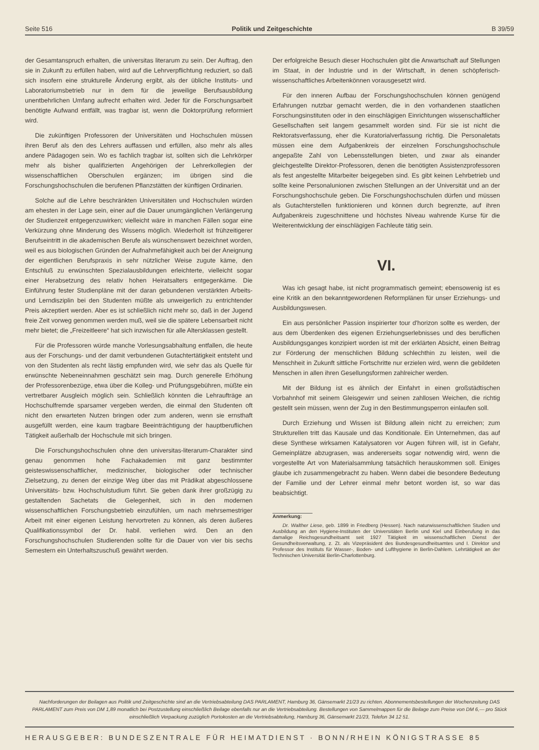Seite 516 Politik und Zeitgeschichte B 39/59
der Gesamtanspruch erhalten, die universitas literarum zu sein. Der Auftrag, den sie in Zukunft zu erfüllen haben, wird auf die Lehrverpflichtung reduziert, so daß sich insofern eine strukturelle Änderung ergibt, als der übliche Instituts- und Laboratoriumsbetrieb nur in dem für die jeweilige Berufsausbildung unentbehrlichen Umfang aufrecht erhalten wird. Jeder für die Forschungsarbeit benötigte Aufwand entfällt, was tragbar ist, wenn die Doktorprüfung reformiert wird.
Die zukünftigen Professoren der Universitäten und Hochschulen müssen ihren Beruf als den des Lehrers auffassen und erfüllen, also mehr als alles andere Pädagogen sein. Wo es fachlich tragbar ist, sollten sich die Lehrkörper mehr als bisher qualifizierten Angehörigen der Lehrerkollegien der wissenschaftlichen Oberschulen ergänzen; im übrigen sind die Forschungshochschulen die berufenen Pflanzstätten der künftigen Ordinarien.
Solche auf die Lehre beschränkten Universitäten und Hochschulen würden am ehesten in der Lage sein, einer auf die Dauer unumgänglichen Verlängerung der Studienzeit entgegenzuwirken; vielleicht wäre in manchen Fällen sogar eine Verkürzung ohne Minderung des Wissens möglich. Wiederholt ist frühzeitigerer Berufseintritt in die akademischen Berufe als wünschenswert bezeichnet worden, weil es aus biologischen Gründen der Aufnahmefähigkeit auch bei der Aneignung der eigentlichen Berufspraxis in sehr nützlicher Weise zugute käme, den Entschluß zu erwünschten Spezialausbildungen erleichterte, vielleicht sogar einer Herabsetzung des relativ hohen Heiratsalters entgegenkäme. Die Einführung fester Studienpläne mit der daran gebundenen verstärkten Arbeits- und Lerndisziplin bei den Studenten müßte als unweigerlich zu entrichtender Preis akzeptiert werden. Aber es ist schließlich nicht mehr so, daß in der Jugend freie Zeit vorweg genommen werden muß, weil sie die spätere Lebensarbeit nicht mehr bietet; die „Freizeitleere“ hat sich inzwischen für alle Altersklassen gestellt.
Für die Professoren würde manche Vorlesungsabhaltung entfallen, die heute aus der Forschungs- und der damit verbundenen Gutachtertätigkeit entsteht und von den Studenten als recht lästig empfunden wird, wie sehr das als Quelle für erwünschte Nebeneinnahmen geschätzt sein mag. Durch generelle Erhöhung der Professorenbezüge, etwa über die Kolleg- und Prüfungsgebühren, müßte ein vertretbarer Ausgleich möglich sein. Schließlich könnten die Lehraufträge an Hochschulfremde sparsamer vergeben werden, die einmal den Studenten oft nicht den erwarteten Nutzen bringen oder zum anderen, wenn sie ernsthaft ausgefüllt werden, eine kaum tragbare Beeinträchtigung der hauptberuflichen Tätigkeit außerhalb der Hochschule mit sich bringen.
Die Forschungshochschulen ohne den universitas-literarum-Charakter sind genau genommen hohe Fachakademien mit ganz bestimmter geisteswissenschaftlicher, medizinischer, biologischer oder technischer Zielsetzung, zu denen der einzige Weg über das mit Prädikat abgeschlossene Universitäts- bzw. Hochschulstudium führt. Sie geben dank ihrer großzügig zu gestaltenden Sachetats die Gelegenheit, sich in den modernen wissenschaftlichen Forschungsbetrieb einzufühlen, um nach mehrsemestriger Arbeit mit einer eigenen Leistung hervortreten zu können, als deren äußeres Qualifikationssymbol der Dr. habil. verliehen wird. Den an den Forschungshochschulen Studierenden sollte für die Dauer von vier bis sechs Semestern ein Unterhaltszuschuß gewährt werden.
Der erfolgreiche Besuch dieser Hochschulen gibt die Anwartschaft auf Stellungen im Staat, in der Industrie und in der Wirtschaft, in denen schöpferisch-wissenschaftliches Arbeitenkönnen vorausgesetzt wird.
Für den inneren Aufbau der Forschungshochschulen können genügend Erfahrungen nutzbar gemacht werden, die in den vorhandenen staatlichen Forschungsinstituten oder in den einschlägigen Einrichtungen wissenschaftlicher Gesellschaften seit langem gesammelt worden sind. Für sie ist nicht die Rektoratsverfassung, eher die Kuratorialverfassung richtig. Die Personaletats müssen eine dem Aufgabenkreis der einzelnen Forschungshochschule angepaßte Zahl von Lebensstellungen bieten, und zwar als einander gleichgestellte Direktor-Professoren, denen die benötigten Assistenzprofessoren als fest angestellte Mitarbeiter beigegeben sind. Es gibt keinen Lehrbetrieb und sollte keine Personalunionen zwischen Stellungen an der Universität und an der Forschungshochschule geben. Die Forschungshochschulen dürfen und müssen als Gutachterstellen funktionieren und können durch begrenzte, auf ihren Aufgabenkreis zugeschnittene und höchstes Niveau wahrende Kurse für die Weiterentwicklung der einschlägigen Fachleute tätig sein.
VI.
Was ich gesagt habe, ist nicht programmatisch gemeint; ebensowenig ist es eine Kritik an den bekanntgewordenen Reformplänen für unser Erziehungs- und Ausbildungswesen.
Ein aus persönlicher Passion inspirierter tour d'horizon sollte es werden, der aus dem Überdenken des eigenen Erziehungserlebnisses und des beruflichen Ausbildungsganges konzipiert worden ist mit der erklärten Absicht, einen Beitrag zur Förderung der menschlichen Bildung schlechthin zu leisten, weil die Menschheit in Zukunft sittliche Fortschritte nur erzielen wird, wenn die gebildeten Menschen in allen ihren Gesellungsformen zahlreicher werden.
Mit der Bildung ist es ähnlich der Einfahrt in einen großstädtischen Vorbahnhof mit seinem Gleisgewirr und seinen zahllosen Weichen, die richtig gestellt sein müssen, wenn der Zug in den Bestimmungsperron einlaufen soll.
Durch Erziehung und Wissen ist Bildung allein nicht zu erreichen; zum Strukturellen tritt das Kausale und das Konditionale. Ein Unternehmen, das auf diese Synthese wirksamen Katalysatoren vor Augen führen will, ist in Gefahr, Gemeinplätze abzugrasen, was andererseits sogar notwendig wird, wenn die vorgestellte Art von Materialsammlung tatsächlich herauskommen soll. Einiges glaube ich zusammengebracht zu haben. Wenn dabei die besondere Bedeutung der Familie und der Lehrer einmal mehr betont worden ist, so war das beabsichtigt.
Anmerkung:
Dr. Walther Liese, geb. 1899 in Friedberg (Hessen). Nach naturwissenschaftlichen Studien und Ausbildung an den Hygiene-Instituten der Universitäten Berlin und Kiel und Einberufung in das damalige Reichsgesundheitsamt seit 1927 Tätigkeit im wissenschaftlichen Dienst der Gesundheitsverwaltung, z. Zt. als Vizepräsident des Bundesgesundheitsamtes und I. Direktor und Professor des Instituts für Wasser-, Boden- und Lufthygiene in Berlin-Dahlem. Lehrtätigkeit an der Technischen Universität Berlin-Charlottenburg.
Nachforderungen der Beilagen aus Politik und Zeitgeschichte sind an die Vertriebsabteilung DAS PARLAMENT, Hamburg 36, Gänsemarkt 21/23 zu richten. Abonnementsbestellungen der Wochenzeitung DAS PARLAMENT zum Preis von DM 1,89 monatlich bei Postzustellung einschließlich Beilage ebenfalls nur an die Vertriebsabteilung. Bestellungen von Sammelmappen für die Beilage zum Preise von DM 6,— pro Stück einschließlich Verpackung zuzüglich Portokosten an die Vertriebsabteilung, Hamburg 36, Gänsemarkt 21/23, Telefon 34 12 51.
HERAUSGEBER: BUNDESZENTRALE FÜR HEIMATDIENST · BONN/RHEIN KÖNIGSTRASSE 85